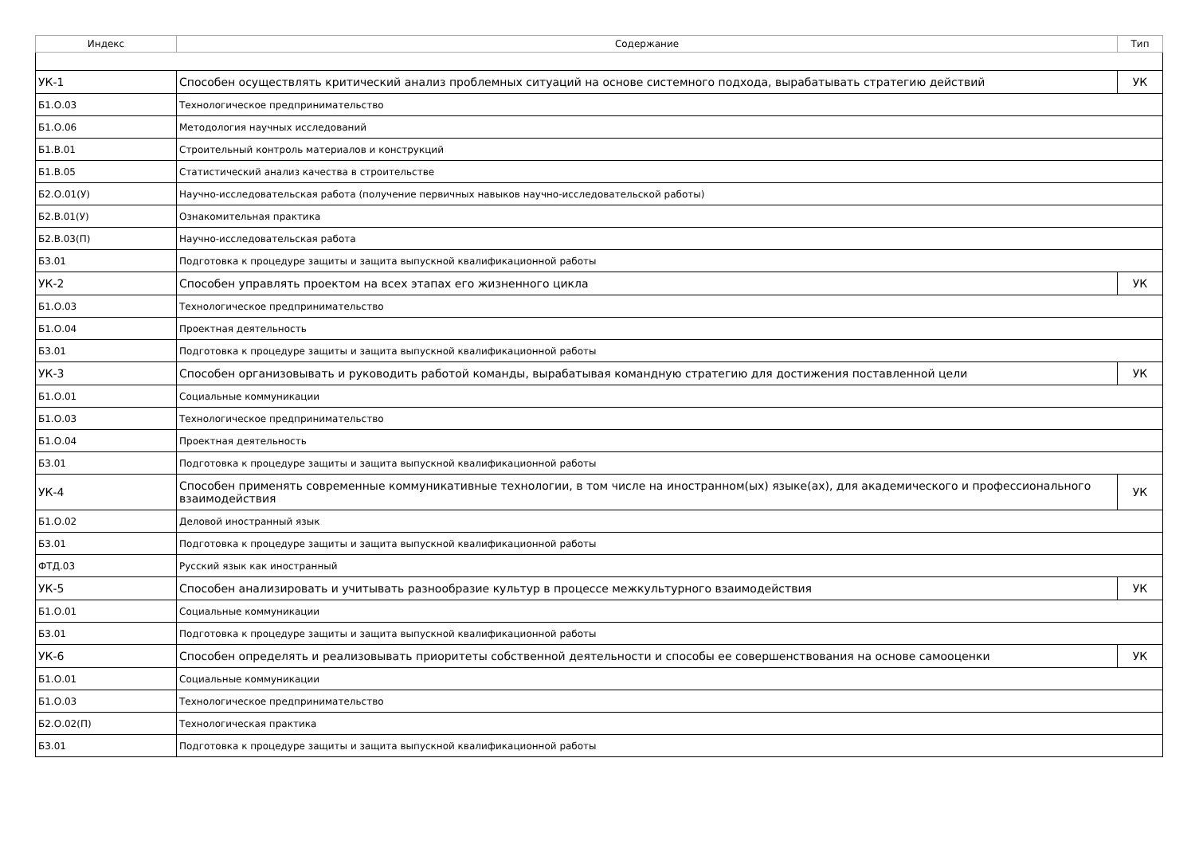| Индекс | Содержание | Тип |
| --- | --- | --- |
| УК-1 | Способен осуществлять критический анализ проблемных ситуаций на основе системного подхода, вырабатывать стратегию действий | УК |
| Б1.О.03 | Технологическое предпринимательство | |
| Б1.О.06 | Методология научных исследований | |
| Б1.В.01 | Строительный контроль материалов и конструкций | |
| Б1.В.05 | Статистический анализ качества в строительстве | |
| Б2.О.01(У) | Научно-исследовательская работа (получение первичных навыков научно-исследовательской работы) | |
| Б2.В.01(У) | Ознакомительная практика | |
| Б2.В.03(П) | Научно-исследовательская работа | |
| Б3.01 | Подготовка к процедуре защиты и защита выпускной квалификационной работы | |
| УК-2 | Способен управлять проектом на всех этапах его жизненного цикла | УК |
| Б1.О.03 | Технологическое предпринимательство | |
| Б1.О.04 | Проектная деятельность | |
| Б3.01 | Подготовка к процедуре защиты и защита выпускной квалификационной работы | |
| УК-3 | Способен организовывать и руководить работой команды, вырабатывая командную стратегию для достижения поставленной цели | УК |
| Б1.О.01 | Социальные коммуникации | |
| Б1.О.03 | Технологическое предпринимательство | |
| Б1.О.04 | Проектная деятельность | |
| Б3.01 | Подготовка к процедуре защиты и защита выпускной квалификационной работы | |
| УК-4 | Способен применять современные коммуникативные технологии, в том числе на иностранном(ых) языке(ах), для академического и профессионального взаимодействия | УК |
| Б1.О.02 | Деловой иностранный язык | |
| Б3.01 | Подготовка к процедуре защиты и защита выпускной квалификационной работы | |
| ФТД.03 | Русский язык как иностранный | |
| УК-5 | Способен анализировать и учитывать разнообразие культур в процессе межкультурного взаимодействия | УК |
| Б1.О.01 | Социальные коммуникации | |
| Б3.01 | Подготовка к процедуре защиты и защита выпускной квалификационной работы | |
| УК-6 | Способен определять и реализовывать приоритеты собственной деятельности и способы ее совершенствования на основе самооценки | УК |
| Б1.О.01 | Социальные коммуникации | |
| Б1.О.03 | Технологическое предпринимательство | |
| Б2.О.02(П) | Технологическая практика | |
| Б3.01 | Подготовка к процедуре защиты и защита выпускной квалификационной работы | |